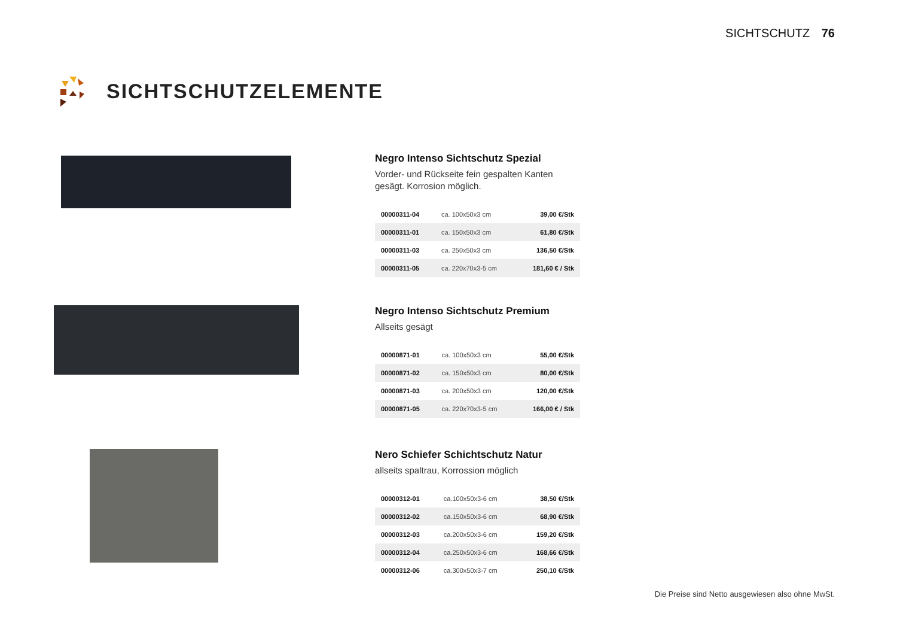SICHTSCHUTZ 76
SICHTSCHUTZELEMENTE
Negro Intenso Sichtschutz Spezial
Vorder- und Rückseite fein gespalten Kanten gesägt. Korrosion möglich.
| 00000311-04 | ca. 100x50x3 cm | 39,00 €/Stk |
| 00000311-01 | ca. 150x50x3 cm | 61,80 €/Stk |
| 00000311-03 | ca. 250x50x3 cm | 136,50 €/Stk |
| 00000311-05 | ca. 220x70x3-5 cm | 181,60 € / Stk |
Negro Intenso Sichtschutz Premium
Allseits gesägt
| 00000871-01 | ca. 100x50x3 cm | 55,00 €/Stk |
| 00000871-02 | ca. 150x50x3 cm | 80,00 €/Stk |
| 00000871-03 | ca. 200x50x3 cm | 120,00 €/Stk |
| 00000871-05 | ca. 220x70x3-5 cm | 166,00 € / Stk |
Nero Schiefer Schichtschutz Natur
allseits spaltrau, Korrossion möglich
| 00000312-01 | ca.100x50x3-6 cm | 38,50 €/Stk |
| 00000312-02 | ca.150x50x3-6 cm | 68,90 €/Stk |
| 00000312-03 | ca.200x50x3-6 cm | 159,20 €/Stk |
| 00000312-04 | ca.250x50x3-6 cm | 168,66 €/Stk |
| 00000312-06 | ca.300x50x3-7 cm | 250,10 €/Stk |
Die Preise sind Netto ausgewiesen also ohne MwSt.